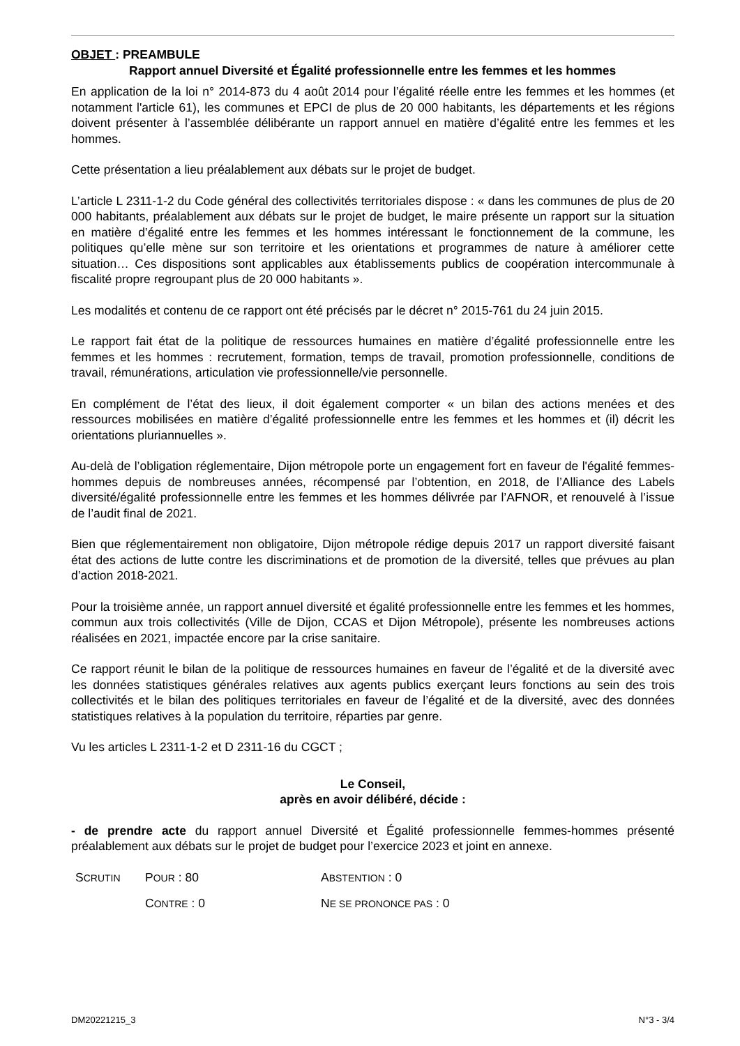OBJET : PREAMBULE
Rapport annuel Diversité et Égalité professionnelle entre les femmes et les hommes
En application de la loi n° 2014-873 du 4 août 2014 pour l’égalité réelle entre les femmes et les hommes (et notamment l'article 61), les communes et EPCI de plus de 20 000 habitants, les départements et les régions doivent présenter à l’assemblée délibérante un rapport annuel en matière d’égalité entre les femmes et les hommes.
Cette présentation a lieu préalablement aux débats sur le projet de budget.
L’article L 2311-1-2 du Code général des collectivités territoriales dispose : « dans les communes de plus de 20 000 habitants, préalablement aux débats sur le projet de budget, le maire présente un rapport sur la situation en matière d’égalité entre les femmes et les hommes intéressant le fonctionnement de la commune, les politiques qu’elle mène sur son territoire et les orientations et programmes de nature à améliorer cette situation… Ces dispositions sont applicables aux établissements publics de coopération intercommunale à fiscalité propre regroupant plus de 20 000 habitants ».
Les modalités et contenu de ce rapport ont été précisés par le décret n° 2015-761 du 24 juin 2015.
Le rapport fait état de la politique de ressources humaines en matière d’égalité professionnelle entre les femmes et les hommes : recrutement, formation, temps de travail, promotion professionnelle, conditions de travail, rémunérations, articulation vie professionnelle/vie personnelle.
En complément de l’état des lieux, il doit également comporter « un bilan des actions menées et des ressources mobilisées en matière d’égalité professionnelle entre les femmes et les hommes et (il) décrit les orientations pluriannuelles ».
Au-delà de l’obligation réglementaire, Dijon métropole porte un engagement fort en faveur de l'égalité femmes-hommes depuis de nombreuses années, récompensé par l’obtention, en 2018, de l’Alliance des Labels diversité/égalité professionnelle entre les femmes et les hommes délivrée par l’AFNOR, et renouvelé à l’issue de l’audit final de 2021.
Bien que réglementairement non obligatoire, Dijon métropole rédige depuis 2017 un rapport diversité faisant état des actions de lutte contre les discriminations et de promotion de la diversité, telles que prévues au plan d’action 2018-2021.
Pour la troisième année, un rapport annuel diversité et égalité professionnelle entre les femmes et les hommes, commun aux trois collectivités (Ville de Dijon, CCAS et Dijon Métropole), présente les nombreuses actions réalisées en 2021, impactée encore par la crise sanitaire.
Ce rapport réunit le bilan de la politique de ressources humaines en faveur de l’égalité et de la diversité avec les données statistiques générales relatives aux agents publics exerçant leurs fonctions au sein des trois collectivités et le bilan des politiques territoriales en faveur de l’égalité et de la diversité, avec des données statistiques relatives à la population du territoire, réparties par genre.
Vu les articles L 2311-1-2 et D 2311-16 du CGCT ;
Le Conseil,
après en avoir délibéré, décide :
- de prendre acte du rapport annuel Diversité et Égalité professionnelle femmes-hommes présenté préalablement aux débats sur le projet de budget pour l’exercice 2023 et joint en annexe.
| S CRUTIN | P OUR : 80 | A BSTENTION : 0 |
| | C ONTRE : 0 | N E SE PRONONCE PAS : 0 |
DM20221215_3 N°3 - 3/4